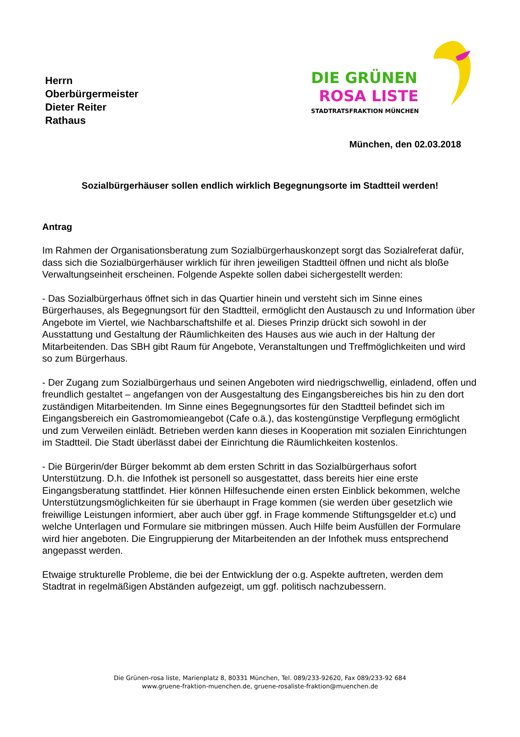Herrn
Oberbürgermeister
Dieter Reiter
Rathaus
DIE GRÜNEN
ROSA LISTE
STADTRATSFRAKTION MÜNCHEN
München, den 02.03.2018
Sozialbürgerhäuser sollen endlich wirklich Begegnungsorte im Stadtteil werden!
Antrag
Im Rahmen der Organisationsberatung zum Sozialbürgerhauskonzept sorgt das Sozialreferat dafür, dass sich die Sozialbürgerhäuser wirklich für ihren jeweiligen Stadtteil öffnen und nicht als bloße Verwaltungseinheit erscheinen. Folgende Aspekte sollen dabei sichergestellt werden:
- Das Sozialbürgerhaus öffnet sich in das Quartier hinein und versteht sich im Sinne eines Bürgerhauses, als Begegnungsort für den Stadtteil, ermöglicht den Austausch zu und Information über Angebote im Viertel, wie Nachbarschaftshilfe et al. Dieses Prinzip drückt sich sowohl in der Ausstattung und Gestaltung der Räumlichkeiten des Hauses aus wie auch in der Haltung der Mitarbeitenden. Das SBH gibt Raum für Angebote, Veranstaltungen und Treffmöglichkeiten und wird so zum Bürgerhaus.
- Der Zugang zum Sozialbürgerhaus und seinen Angeboten wird niedrigschwellig, einladend, offen und freundlich gestaltet – angefangen von der Ausgestaltung des Eingangsbereiches bis hin zu den dort zuständigen Mitarbeitenden. Im Sinne eines Begegnungsortes für den Stadtteil befindet sich im Eingangsbereich ein Gastromomieangebot (Cafe o.ä.), das kostengünstige Verpflegung ermöglicht und zum Verweilen einlädt. Betrieben werden kann dieses in Kooperation mit sozialen Einrichtungen im Stadtteil. Die Stadt überlässt dabei der Einrichtung die Räumlichkeiten kostenlos.
- Die Bürgerin/der Bürger bekommt ab dem ersten Schritt in das Sozialbürgerhaus sofort Unterstützung. D.h. die Infothek ist personell so ausgestattet, dass bereits hier eine erste Eingangsberatung stattfindet. Hier können Hilfesuchende einen ersten Einblick bekommen, welche Unterstützungsmöglichkeiten für sie überhaupt in Frage kommen (sie werden über gesetzlich wie freiwillige Leistungen informiert, aber auch über ggf. in Frage kommende Stiftungsgelder et.c) und welche Unterlagen und Formulare sie mitbringen müssen. Auch Hilfe beim Ausfüllen der Formulare wird hier angeboten. Die Eingruppierung der Mitarbeitenden an der Infothek muss entsprechend angepasst werden.
Etwaige strukturelle Probleme, die bei der Entwicklung der o.g. Aspekte auftreten, werden dem Stadtrat in regelmäßigen Abständen aufgezeigt, um ggf. politisch nachzubessern.
Die Grünen-rosa liste, Marienplatz 8, 80331 München, Tel. 089/233-92620, Fax 089/233-92 684
www.gruene-fraktion-muenchen.de, gruene-rosaliste-fraktion@muenchen.de